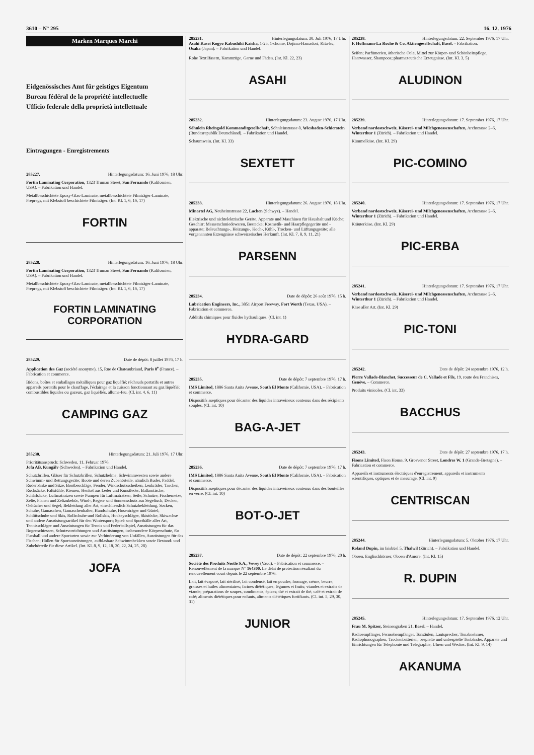3610 – N° 295 16. 12. 1976
Marken Marques Marchi
Eidgenössisches Amt für geistiges Eigentum
Bureau fédéral de la propriété intellectuelle
Ufficio federale della proprietà intellettuale
Eintragungen - Enregistrements
285227. Hinterlegungsdatum: 16. Juni 1976, 18 Uhr.
Fortin Laminating Corporation, 1323 Truman Street, San Fernando (Kalifornien, USA). – Fabrikation und Handel.
Metallbeschichtete Epoxy-Glas-Laminate, metallbeschichtete Filmträger-Laminate, Prepregs, mit Klebstoff beschichtete Filmträger. (Int. Kl. 1, 6, 16, 17)
FORTIN
285228. Hinterlegungsdatum: 16. Juni 1976, 18 Uhr.
Fortin Laminating Corporation, 1323 Truman Street, San Fernando (Kalifornien, USA). – Fabrikation und Handel.
Metallbeschichtete Epoxy-Glas-Laminate, metallbeschichtete Filmträger-Laminate, Prepregs, mit Klebstoff beschichtete Filmträger. (Int. Kl. 1, 6, 16, 17)
FORTIN LAMINATING
CORPORATION
285229. Date de dépôt: 8 juillet 1976, 17 h.
Application des Gaz (société anonyme), 15, Rue de Chateaubriand, Paris 8<sup>e</sup> (France). – Fabrication et commerce.
Bidons, boîtes et emballages métalliques pour gaz liquéfié; réchauds portatifs et autres appareils portatifs pour le chauffage, l'éclairage et la cuisson fonctionnant au gaz liquéfié; combustibles liquides ou gazeux, gaz liquéfiés, allume-feu. (Cl. int. 4, 6, 11)
CAMPING GAZ
285230. Hinterlegungsdatum: 21. Juli 1976, 17 Uhr.
Prioritätsanspruch: Schweden, 11. Februar 1976.
Jofa AB, Kungälv (Schweden). – Fabrikation und Handel.
Schutzbrillen, Gläser für Schutzbrillen, Schutzhelme, Schwimmwesten sowie andere Schwimm- und Rettungsgeräte; Boote und deren Zubehörteile, nämlich Ruder, Paddel, Ruderbänke und Sitze, Bootbeschläge, Fender, Windschutzscheiben, Lenkräder; Taschen, Rucksäcke, Faltstühle, Riemen, Henkel aus Leder und Kunstleder; Balkontische, Schlafsäcke, Luftmatratzen sowie Pumpen für Luftmatratzen; Seile, Schnüre, Fischernetze, Zelte, Planen und Zeltzubehör, Wind-, Regen- und Sonnenschutz aus Segeltuch; Decken, Oeltücher und Segel; Bekleidung aller Art, einschliesslich Schutzbekleidung, Socken, Schuhe, Gamaschen, Gamaschenhalter, Handschuhe, Hosenträger und Gürtel; Schlittschuhe und Skis, Rollschuhe und Rollskis, Hockeyschläger, Skistöcke, Skiwachse und andere Ausrüstungsartikel für den Wintersport; Spiel- und Sportbälle aller Art, Tennisschläger und Ausrüstungen für Tennis und Federballspiel, Ausrüstungen für das Bogenschiessen, Schutzvorrichtungen und Ausrüstungen, insbesondere Körperschutz, für Fussball und andere Sportarten sowie zur Verhinderung von Unfällen, Ausrüstungen für das Fischen; Hüllen für Sportausrüstungen, aufblasbare Schwimmbekken sowie Bestand- und Zubehörteile für diese Artikel. (Int. Kl. 8, 9, 12, 18, 20, 22, 24, 25, 28)
JOFA
285231. Hinterlegungsdatum: 30. Juli 1976, 17 Uhr.
Asahi Kasei Kogyo Kabushiki Kaisha, 1-25, 1-chome, Dojima-Hamadori, Kita-ku, Osaka (Japan). – Fabrikation und Handel.
Rohe Textilfasern, Kammzüge, Garne und Fäden. (Int. Kl. 22, 23)
ASAHI
285232. Hinterlegungsdatum: 23. August 1976, 17 Uhr.
Söhnlein Rheingold Kommanditgesellschaft, Söhnleinstrasse 8, Wiesbaden-Schierstein (Bundesrepublik Deutschland). – Fabrikation und Handel.
Schaumwein. (Int. Kl. 33)
SEXTETT
285233. Hinterlegungsdatum: 26. August 1976, 18 Uhr.
Minartel AG, Neuheimstrasse 22, Lachen (Schwyz). – Handel.
Elektrische und nichtelektrische Geräte, Apparate und Maschinen für Haushalt und Küche; Geschirr; Messerschmiedewaren, Bestecke; Kosmetik- und Haarpflegegeräte und -apparate; Beleuchtungs-, Heizungs-, Koch-, Kühl-, Trocken- und Lüftungsgeräte; alle vorgenannten Erzeugnisse schweizerischer Herkunft. (Int. Kl. 7, 8, 9, 11, 21)
PARSENN
285234. Date de dépôt: 26 août 1976, 15 h.
Lubrication Engineers, Inc., 3851 Airport Freeway, Fort Worth (Texas, USA). – Fabrication et commerce.
Additifs chimiques pour fluides hydrauliques. (Cl. int. 1)
HYDRA-GARD
285235. Date de dépôt: 7 septembre 1976, 17 h.
IMS Limited, 1886 Santa Anita Avenue, South El Monte (Californie, USA). – Fabrication et commerce.
Dispositifs aseptiques pour décanter des liquides intraveineux contenus dans des récipients souples. (Cl. int. 10)
BAG-A-JET
285236. Date de dépôt: 7 septembre 1976, 17 h.
IMS Limited, 1886 Santa Anita Avenue, South El Monte (Californie, USA). – Fabrication et commerce.
Dispositifs aseptiques pour décanter des liquides intraveineux contenus dans des bouteilles en verre. (Cl. int. 10)
BOT-O-JET
285237. Date de dépôt: 22 septembre 1976, 20 h.
Société des Produits Nestlé S.A., Vevey (Vaud). – Fabrication et commerce. – Renouvellement de la marque N° 164300. Le délai de protection résultant du renouvellement court depuis le 22 septembre 1976.
Lait, lait évaporé, lait stérilisé, lait condensé, lait en poudre, fromage, crème, beurre; graisses et huiles alimentaires; farines diététiques; légumes et fruits; viandes et extraits de viande; préparations de soupes, condiments, épices; thé et extrait de thé, café et extrait de café; aliments diététiques pour enfants, aliments diététiques fortifiants. (Cl. int. 5, 29, 30, 31)
JUNIOR
285238. Hinterlegungsdatum: 22. September 1976, 17 Uhr.
F. Hoffmann-La Roche & Co. Aktiengesellschaft, Basel. – Fabrikation.
Seifen; Parfümerien, ätherische Oele, Mittel zur Körper- und Schönheitspflege, Haarwasser, Shampoos; pharmazeutische Erzeugnisse. (Int. Kl. 3, 5)
ALUDINON
285239. Hinterlegungsdatum: 17. September 1976, 17 Uhr.
Verband nordostschweiz. Käserei- und Milchgenossenschaften, Archstrasse 2–6, Winterthur 1 (Zürich). – Fabrikation und Handel.
Kümmelkäse. (Int. Kl. 29)
PIC-COMINO
285240. Hinterlegungsdatum: 17. September 1976, 17 Uhr.
Verband nordostschweiz. Käserei- und Milchgenossenschaften, Archstrasse 2–6, Winterthur 1 (Zürich). – Fabrikation und Handel.
Kräuterkäse. (Int. Kl. 29)
PIC-ERBA
285241. Hinterlegungsdatum: 17. September 1976, 17 Uhr.
Verband nordostschweiz. Käserei- und Milchgenossenschaften, Archstrasse 2–6, Winterthur 1 (Zürich). – Fabrikation und Handel.
Käse aller Art. (Int. Kl. 29)
PIC-TONI
285242. Date de dépôt: 24 septembre 1976, 12 h.
Pierre Vallade-Blanchet, Successeur de C. Vallade et Fils, 19, route des Franchises, Genève. – Commerce.
Produits vinicoles. (Cl. int. 33)
BACCHUS
285243. Date de dépôt: 27 septembre 1976, 17 h.
Fisons Limited, Fison House, 9, Grosvenor Street, Londres W. 1 (Grande-Bretagne). – Fabrication et commerce.
Appareils et instruments électriques d'enregistrement, appareils et instruments scientifiques, optiques et de mesurage. (Cl. int. 9)
CENTRISCAN
285244. Hinterlegungsdatum: 5. Oktober 1976, 17 Uhr.
Roland Dupin, im Isisbüel 5, Thalwil (Zürich). – Fabrikation und Handel.
Oboen, Englischhörner, Oboen d'Amore. (Int. Kl. 15)
R. DUPIN
285245. Hinterlegungsdatum: 17. September 1976, 12 Uhr.
Frau M. Spitzer, Steinengraben 21, Basel. – Handel.
Radioempfänger, Fernsehempfänger, Tonsäulen, Lautsprecher, Tonabnehmer, Radiophonographen, Trockenbatterien, bespielte und unbespielte Tonbänder, Apparate und Einrichtungen für Telephonie und Telegraphie; Uhren und Wecker. (Int. Kl. 9, 14)
AKANUMA